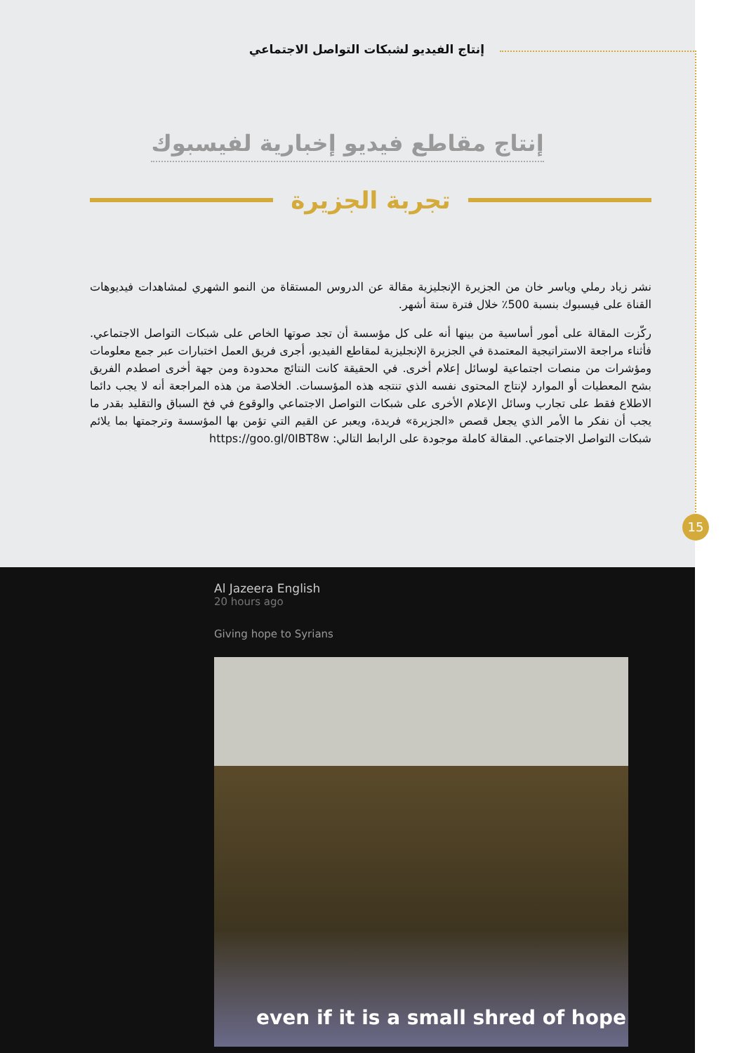إنتاج الفيديو لشبكات التواصل الاجتماعي
إنتاج مقاطع فيديو إخبارية لفيسبوك
تجربة الجزيرة
نشر زياد رملي وياسر خان من الجزيرة الإنجليزية مقالة عن الدروس المستقاة من النمو الشهري لمشاهدات فيديوهات القناة على فيسبوك بنسبة 500٪ خلال فترة ستة أشهر.
ركّزت المقالة على أمور أساسية من بينها أنه على كل مؤسسة أن تجد صوتها الخاص على شبكات التواصل الاجتماعي. فأثناء مراجعة الاستراتيجية المعتمدة في الجزيرة الإنجليزية لمقاطع الفيديو، أجرى فريق العمل اختبارات عبر جمع معلومات ومؤشرات من منصات اجتماعية لوسائل إعلام أخرى. في الحقيقة كانت النتائج محدودة ومن جهة أخرى اصطدم الفريق بشح المعطيات أو الموارد لإنتاج المحتوى نفسه الذي تنتجه هذه المؤسسات. الخلاصة من هذه المراجعة أنه لا يجب دائما الاطلاع فقط على تجارب وسائل الإعلام الأخرى على شبكات التواصل الاجتماعي والوقوع في فخ السباق والتقليد بقدر ما يجب أن نفكر ما الأمر الذي يجعل قصص «الجزيرة» فريدة، ويعبر عن القيم التي تؤمن بها المؤسسة وترجمتها بما يلائم شبكات التواصل الاجتماعي. المقالة كاملة موجودة على الرابط التالي: https://goo.gl/0IBT8w
15
Al Jazeera English
20 hours ago
Giving hope to Syrians
even if it is a small shred of hope